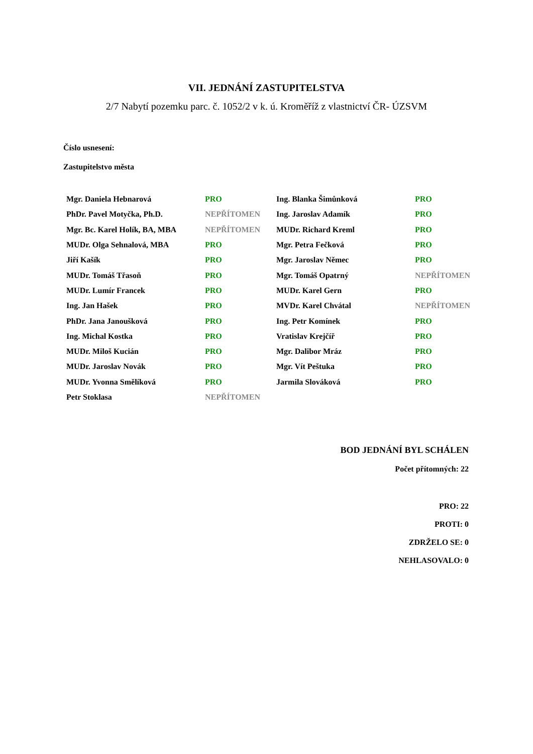VII. JEDNÁNÍ ZASTUPITELSTVA
2/7 Nabytí pozemku parc. č. 1052/2 v k. ú. Kroměříž z vlastnictví ČR- ÚZSVM
Číslo usnesení:
Zastupitelstvo města
| Mgr. Daniela Hebnarová | PRO | Ing. Blanka Šimůnková | PRO |
| PhDr. Pavel Motyčka, Ph.D. | NEPŘÍTOMEN | Ing. Jaroslav Adamík | PRO |
| Mgr. Bc. Karel Holík, BA, MBA | NEPŘÍTOMEN | MUDr. Richard Kreml | PRO |
| MUDr. Olga Sehnalová, MBA | PRO | Mgr. Petra Fečková | PRO |
| Jiří Kašík | PRO | Mgr. Jaroslav Němec | PRO |
| MUDr. Tomáš Třasoň | PRO | Mgr. Tomáš Opatrný | NEPŘÍTOMEN |
| MUDr. Lumír Francek | PRO | MUDr. Karel Gern | PRO |
| Ing. Jan Hašek | PRO | MVDr. Karel Chvátal | NEPŘÍTOMEN |
| PhDr. Jana Janoušková | PRO | Ing. Petr Komínek | PRO |
| Ing. Michal Kostka | PRO | Vratislav Krejčíř | PRO |
| MUDr. Miloš Kucián | PRO | Mgr. Dalibor Mráz | PRO |
| MUDr. Jaroslav Novák | PRO | Mgr. Vít Peštuka | PRO |
| MUDr. Yvonna Smělíková | PRO | Jarmila Slováková | PRO |
| Petr Stoklasa | NEPŘÍTOMEN | | |
BOD JEDNÁNÍ BYL SCHÁLEN
Počet přítomných: 22
PRO: 22
PROTI: 0
ZDRŽELO SE: 0
NEHLASOVALO: 0